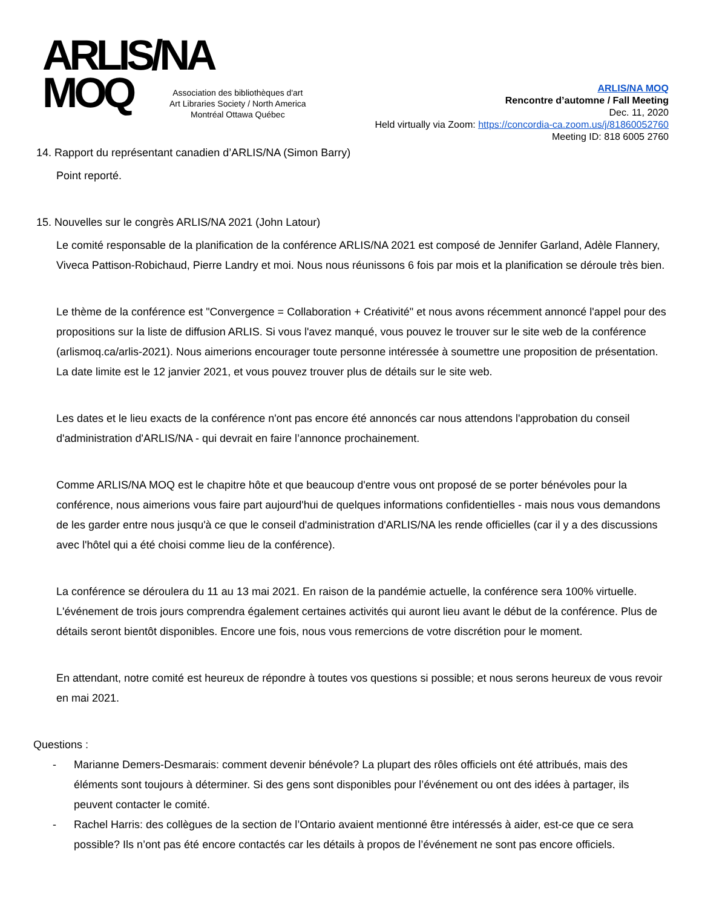ARLIS/NA
MOQ
Association des bibliothèques d'art
Art Libraries Society / North America
Montréal Ottawa Québec
ARLIS/NA MOQ
Rencontre d’automne / Fall Meeting
Dec. 11, 2020
Held virtually via Zoom: https://concordia-ca.zoom.us/j/81860052760
Meeting ID: 818 6005 2760
14. Rapport du représentant canadien d’ARLIS/NA (Simon Barry)
Point reporté.
15. Nouvelles sur le congrès ARLIS/NA 2021 (John Latour)
Le comité responsable de la planification de la conférence ARLIS/NA 2021 est composé de Jennifer Garland, Adèle Flannery, Viveca Pattison-Robichaud, Pierre Landry et moi. Nous nous réunissons 6 fois par mois et la planification se déroule très bien.
Le thème de la conférence est "Convergence = Collaboration + Créativité" et nous avons récemment annoncé l'appel pour des propositions sur la liste de diffusion ARLIS. Si vous l'avez manqué, vous pouvez le trouver sur le site web de la conférence (arlismoq.ca/arlis-2021). Nous aimerions encourager toute personne intéressée à soumettre une proposition de présentation. La date limite est le 12 janvier 2021, et vous pouvez trouver plus de détails sur le site web.
Les dates et le lieu exacts de la conférence n'ont pas encore été annoncés car nous attendons l'approbation du conseil d'administration d'ARLIS/NA - qui devrait en faire l’annonce prochainement.
Comme ARLIS/NA MOQ est le chapitre hôte et que beaucoup d'entre vous ont proposé de se porter bénévoles pour la conférence, nous aimerions vous faire part aujourd'hui de quelques informations confidentielles - mais nous vous demandons de les garder entre nous jusqu'à ce que le conseil d'administration d'ARLIS/NA les rende officielles (car il y a des discussions avec l'hôtel qui a été choisi comme lieu de la conférence).
La conférence se déroulera du 11 au 13 mai 2021. En raison de la pandémie actuelle, la conférence sera 100% virtuelle. L'événement de trois jours comprendra également certaines activités qui auront lieu avant le début de la conférence. Plus de détails seront bientôt disponibles. Encore une fois, nous vous remercions de votre discrétion pour le moment.
En attendant, notre comité est heureux de répondre à toutes vos questions si possible; et nous serons heureux de vous revoir en mai 2021.
Questions :
- Marianne Demers-Desmarais: comment devenir bénévole? La plupart des rôles officiels ont été attribués, mais des éléments sont toujours à déterminer. Si des gens sont disponibles pour l’événement ou ont des idées à partager, ils peuvent contacter le comité.
- Rachel Harris: des collègues de la section de l’Ontario avaient mentionné être intéressés à aider, est-ce que ce sera possible? Ils n’ont pas été encore contactés car les détails à propos de l’événement ne sont pas encore officiels.